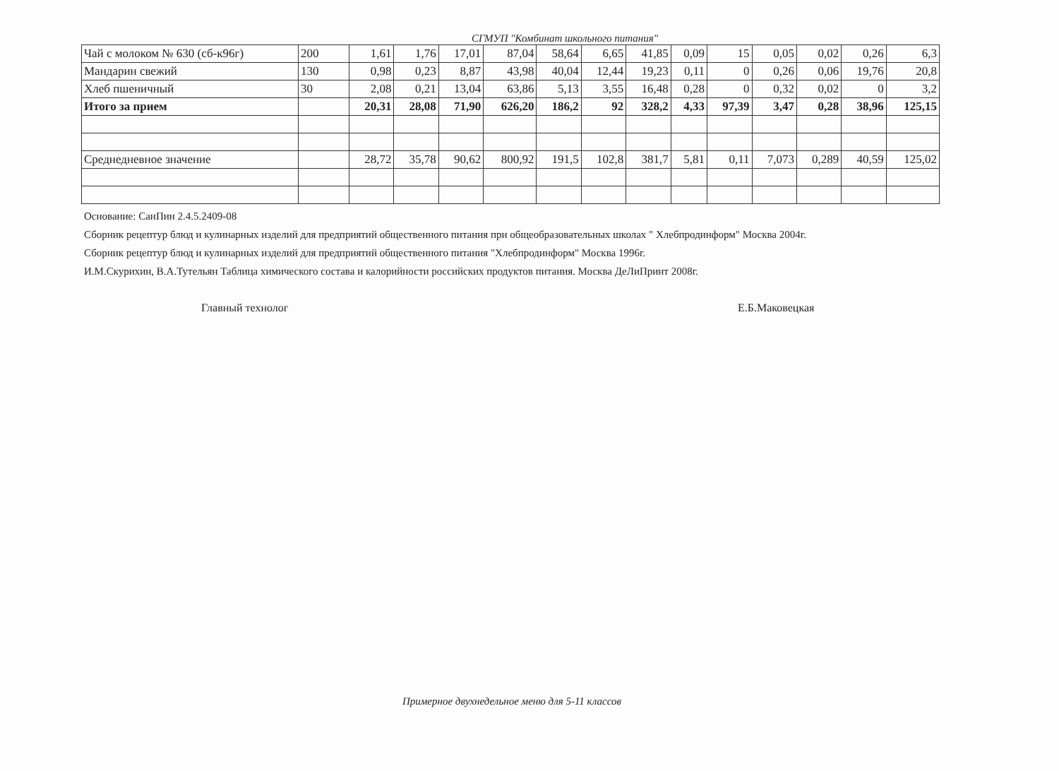СГМУП "Комбинат школьного питания"
| Чай с молоком № 630 (сб-к96г) | 200 | 1,61 | 1,76 | 17,01 | 87,04 | 58,64 | 6,65 | 41,85 | 0,09 | 15 | 0,05 | 0,02 | 0,26 | 6,3 |
| Мандарин свежий | 130 | 0,98 | 0,23 | 8,87 | 43,98 | 40,04 | 12,44 | 19,23 | 0,11 | 0 | 0,26 | 0,06 | 19,76 | 20,8 |
| Хлеб пшеничный | 30 | 2,08 | 0,21 | 13,04 | 63,86 | 5,13 | 3,55 | 16,48 | 0,28 | 0 | 0,32 | 0,02 | 0 | 3,2 |
| Итого за прием | | 20,31 | 28,08 | 71,90 | 626,20 | 186,2 | 92 | 328,2 | 4,33 | 97,39 | 3,47 | 0,28 | 38,96 | 125,15 |
| Среднедневное значение | | 28,72 | 35,78 | 90,62 | 800,92 | 191,5 | 102,8 | 381,7 | 5,81 | 0,11 | 7,073 | 0,289 | 40,59 | 125,02 |
Основание: СанПин 2.4.5.2409-08
Сборник рецептур блюд и кулинарных изделий для предприятий общественного питания при общеобразовательных школах " Хлебпродинформ" Москва 2004г.
Сборник рецептур блюд и кулинарных изделий для предприятий общественного питания "Хлебпродинформ" Москва 1996г.
И.М.Скурихин, В.А.Тутельян Таблица химического состава и калорийности российских продуктов питания. Москва ДеЛиПринт 2008г.
Главный технолог Е.Б.Маковецкая
Примерное двухнедельное меню для 5-11 классов